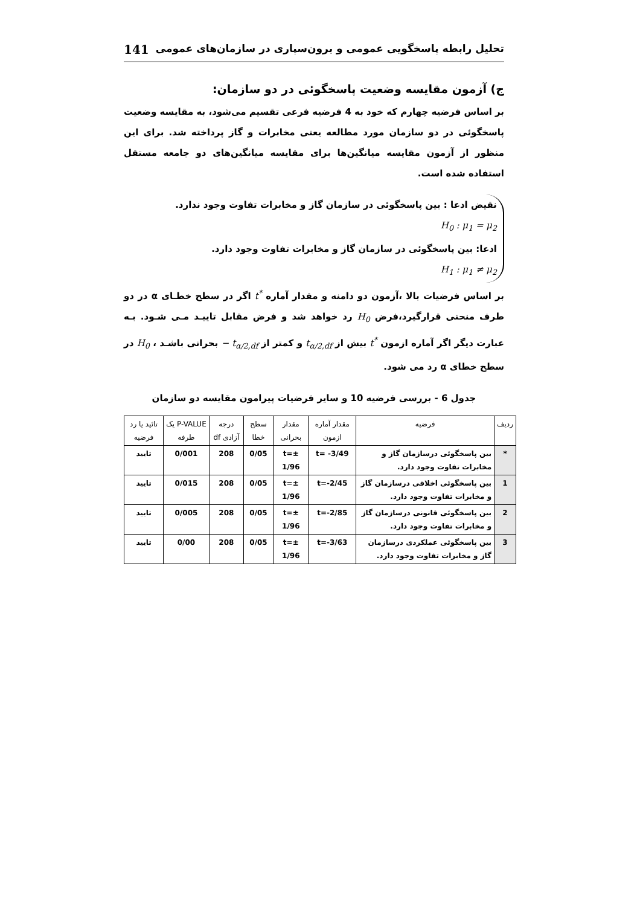تحلیل رابطه پاسخگویی عمومی و برون‌سپاری در سازمان‌های عمومی 141
ج) آزمون مقایسه وضعیت پاسخگوئی در دو سازمان:
بر اساس فرضیه چهارم که خود به 4 فرضیه فرعی تقسیم می‌شود، به مقایسه وضعیت پاسخگوئی در دو سازمان مورد مطالعه یعنی مخابرات و گاز پرداخته شد. برای این منظور از آزمون مقایسه میانگین‌ها برای مقایسه میانگین‌های دو جامعه مستقل استفاده شده است.
نقیض ادعا : بین پاسخگوئی در سازمان گاز و مخابرات تفاوت وجود ندارد.
H<sub>0</sub> : μ<sub>1</sub> = μ<sub>2</sub>
ادعا: بین پاسخگوئی در سازمان گاز و مخابرات تفاوت وجود دارد.
H<sub>1</sub> : μ<sub>1</sub> ≠ μ<sub>2</sub>
بر اساس فرضیات بالا ،آزمون دو دامنه و مقدار آماره t<sup>*</sup> اگر در سطح خطـای α در دو طرف منحنی قرارگیرد،فرض H<sub>0</sub> رد خواهد شد و فرض مقابل تاییـد مـی شـود. بـه عبارت دیگر اگر آماره ازمون t<sup>*</sup> بیش از t<sub>α/2,df</sub> و کمتر از − t<sub>α/2,df</sub> بحرانی باشـد ، H<sub>0</sub> در سطح خطای α رد می شود.
جدول 6 - بررسی فرضیه 10 و سایر فرضیات پیرامون مقایسه دو سازمان
| ردیف | فرضیه | مقدار آماره ازمون | مقدار بحرانی | سطح خطا | درجه آزادی df | P-VALUE یک طرفه | تائید یا رد فرضیه |
| --- | --- | --- | --- | --- | --- | --- | --- |
| * | بین پاسخگوئی درسازمان گاز و مخابرات تفاوت وجود دارد. | t= -3/49 | t=± 1/96 | 0/05 | 208 | 0/001 | تایید |
| 1 | بین پاسخگوئی اخلاقی درسازمان گاز و مخابرات تفاوت وجود دارد. | t=-2/45 | t=± 1/96 | 0/05 | 208 | 0/015 | تایید |
| 2 | بین پاسخگوئی قانونی درسازمان گاز و مخابرات تفاوت وجود دارد. | t=-2/85 | t=± 1/96 | 0/05 | 208 | 0/005 | تایید |
| 3 | بین پاسخگوئی عملکردی درسازمان گاز و مخابرات تفاوت وجود دارد. | t=-3/63 | t=± 1/96 | 0/05 | 208 | 0/00 | تایید |